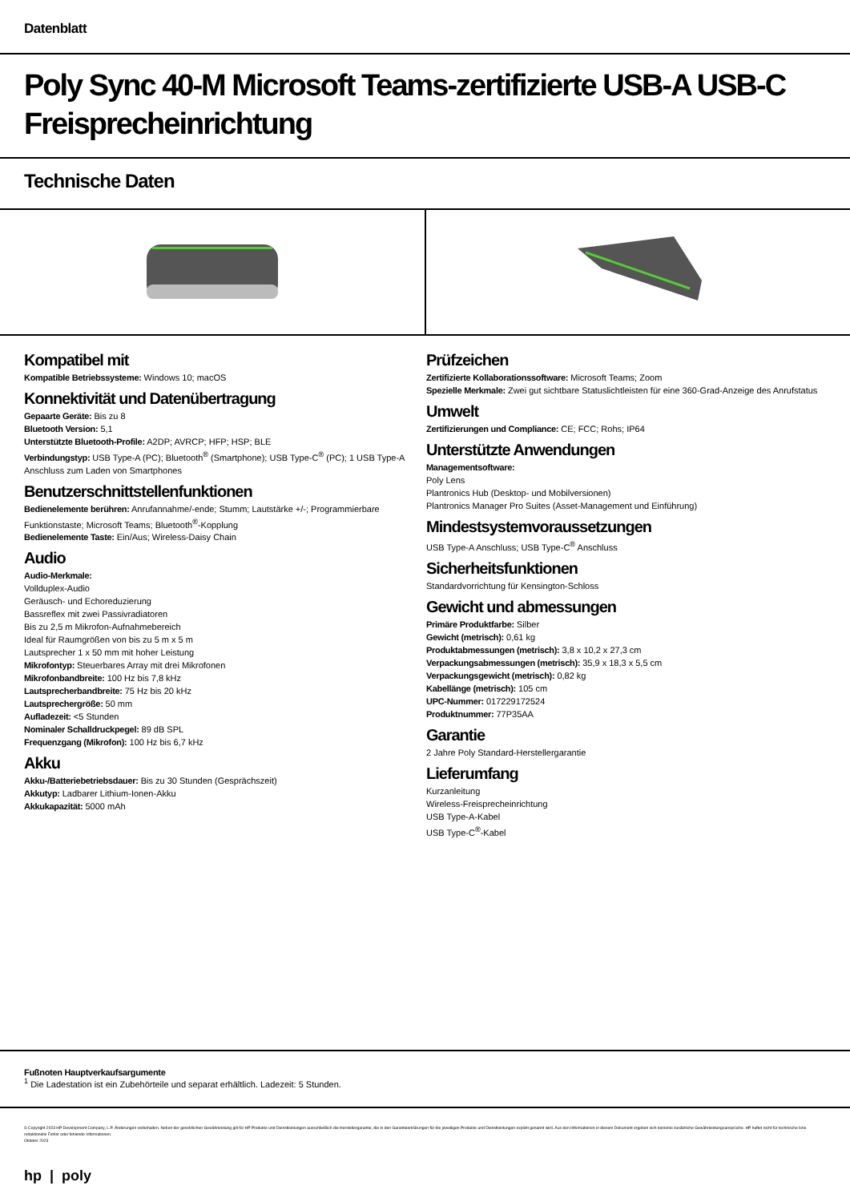Datenblatt
Poly Sync 40-M Microsoft Teams-zertifizierte USB-A USB-C Freisprecheinrichtung
Technische Daten
Kompatibel mit
Kompatible Betriebssysteme: Windows 10; macOS
Konnektivität und Datenübertragung
Gepaarte Geräte: Bis zu 8
Bluetooth Version: 5,1
Unterstützte Bluetooth-Profile: A2DP; AVRCP; HFP; HSP; BLE
Verbindungstyp: USB Type-A (PC); Bluetooth<sup>®</sup> (Smartphone); USB Type-C<sup>®</sup> (PC); 1 USB Type-A Anschluss zum Laden von Smartphones
Benutzerschnittstellenfunktionen
Bedienelemente berühren: Anrufannahme/-ende; Stumm; Lautstärke +/-; Programmierbare Funktionstaste; Microsoft Teams; Bluetooth<sup>®</sup>-Kopplung
Bedienelemente Taste: Ein/Aus; Wireless-Daisy Chain
Audio
Audio-Merkmale:
Vollduplex-Audio
Geräusch- und Echoreduzierung
Bassreflex mit zwei Passivradiatoren
Bis zu 2,5 m Mikrofon-Aufnahmebereich
Ideal für Raumgrößen von bis zu 5 m x 5 m
Lautsprecher 1 x 50 mm mit hoher Leistung
Mikrofontyp: Steuerbares Array mit drei Mikrofonen
Mikrofonbandbreite: 100 Hz bis 7,8 kHz
Lautsprecherbandbreite: 75 Hz bis 20 kHz
Lautsprechergröße: 50 mm
Aufladezeit: <5 Stunden
Nominaler Schalldruckpegel: 89 dB SPL
Frequenzgang (Mikrofon): 100 Hz bis 6,7 kHz
Akku
Akku-/Batteriebetriebsdauer: Bis zu 30 Stunden (Gesprächszeit)
Akkutyp: Ladbarer Lithium-Ionen-Akku
Akkukapazität: 5000 mAh
Prüfzeichen
Zertifizierte Kollaborationssoftware: Microsoft Teams; Zoom
Spezielle Merkmale: Zwei gut sichtbare Statuslichtleisten für eine 360-Grad-Anzeige des Anrufstatus
Umwelt
Zertifizierungen und Compliance: CE; FCC; Rohs; IP64
Unterstützte Anwendungen
Managementsoftware:
Poly Lens
Plantronics Hub (Desktop- und Mobilversionen)
Plantronics Manager Pro Suites (Asset-Management und Einführung)
Mindestsystemvoraussetzungen
USB Type-A Anschluss; USB Type-C<sup>®</sup> Anschluss
Sicherheitsfunktionen
Standardvorrichtung für Kensington-Schloss
Gewicht und abmessungen
Primäre Produktfarbe: Silber
Gewicht (metrisch): 0,61 kg
Produktabmessungen (metrisch): 3,8 x 10,2 x 27,3 cm
Verpackungsabmessungen (metrisch): 35,9 x 18,3 x 5,5 cm
Verpackungsgewicht (metrisch): 0,82 kg
Kabellänge (metrisch): 105 cm
UPC-Nummer: 017229172524
Produktnummer: 77P35AA
Garantie
2 Jahre Poly Standard-Herstellergarantie
Lieferumfang
Kurzanleitung
Wireless-Freisprecheinrichtung
USB Type-A-Kabel
USB Type-C<sup>®</sup>-Kabel
Fußnoten Hauptverkaufsargumente
<sup>1</sup> Die Ladestation ist ein Zubehörteile und separat erhältlich. Ladezeit: 5 Stunden.
© Copyright 2023 HP Development Company, L.P. Änderungen vorbehalten. Neben der gesetzlichen Gewährleistung gilt für HP Produkte und Dienstleistungen ausschließlich die Herstellergarantie, die in den Garantieerklärungen für die jeweiligen Produkte und Dienstleistungen explizit genannt wird. Aus den Informationen in diesem Dokument ergeben sich keinerlei zusätzliche Gewährleistungsansprüche. HP haftet nicht für technische bzw. redaktionelle Fehler oder fehlende Informationen.
Oktober 2023
hp | poly